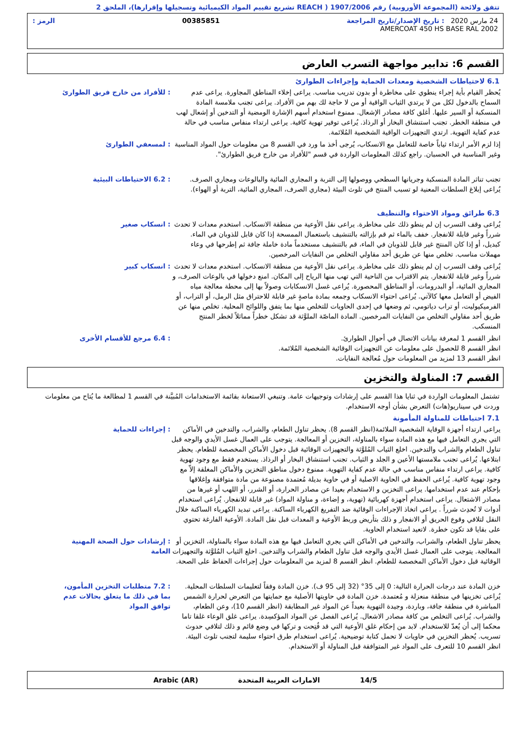تتفق ولائحة (المجموعة الأوروبية) رقم 1907/2006 ( REACH تشريع تقييم المواد الكيميائية وتسجيلها وإقرارها)، الملحق 2
24 مارس 2020 : تاريخ الإصدار/تاريخ المراجعة 00385851 الرمز :
AMERCOAT 450 HS BASE RAL 2002
القسم 6: تدابير مواجهة التسرب العارض
6.1 لاحتياطات الشخصية ومعدات الحماية وإجراءات الطوارئ
يُحظر القيام بأية إجراء ينطوي على مخاطرة أو بدون تدريب مناسب. يراعى إخلاء المناطق المجاورة. يراعى عدم السماح بالدخول لكل من لا يرتدي الثياب الواقية أو من لا حاجة لك بهم من الأفراد. يراعى تجنب ملامسة المادة المنسكبة أو السير عليها. أغلق كافة مصادر الإشعال. ممنوع استخدام أسهم الإشارة الومضية أو التدخين أو إشعال لهب في منطقة الخطر. تجنب استنشاق البخار أو الرذاذ. يُراعى توفير تهوية كافية. يراعى ارتداء منفاس مناسب في حالة عدم كفاية التهوية. ارتدي التجهيزات الواقية الشخصية المُلائمة.
: للأفراد من خارج فريق الطوارئ
إذا لزم الأمر ارتداء ثياباً خاصة للتعامل مع الانسكاب، يُرجى أخذ ما ورد في القسم 8 من معلومات حول المواد المناسبة وغير المناسبة في الحسبان. راجع كذلك المعلومات الواردة في قسم "للأفراد من خارج فريق الطوارئ".
: لمسعفي الطوارئ
تجنب تناثر المادة المنسكبة وجريانها السطحي ووصولها إلى التربة و المجاري المائية والبالوعات ومجاري الصرف. يُراعى إبلاغ السلطات المعنية لو تسبب المنتج في تلوث البيئة (مجاري الصرف، المجاري المائية، التربة أو الهواء).
: 6.2 الاحتياطات البيئية
6.3 طرائق ومواد الاحتواء والتنظيف
يُراعى وقف التسرب إن لم ينطو ذلك على مخاطرة. يراعى نقل الأوعية من منطقة الانسكاب. استخدم معدات لا تحدث شرراً وغير قابلة للانفجار. خفف بالماء ثم قم بإزالته بالتنشيف باستعمال الممسحة إذا كان قابل للذوبان في الماء. كبديل، أو إذا كان المنتج غير قابل للذوبان في الماء، قم بالتنشيف مستخدماً مادة خاملة جافة ثم إطرحها في وعاء مهملات مناسب. تخلص منها عن طريق أحد مقاولي التخلص من النفايات المرخصين.
: انسكاب صغير
يُراعى وقف التسرب إن لم ينطو ذلك على مخاطرة. يراعى نقل الأوعية من منطقة الانسكاب. استخدم معدات لا تحدث شرراً وغير قابلة للانفجار. يتم الاقتراب من الناحية التي تهب منها الرياح إلى المكان. امنع دخولها في بالوعات الصرف، و المجاري المائية، أو البدرومات، أو المناطق المحصورة. يُراعى غسل الانسكابات وصولاً بها إلى محطة معالجة مياه الفيض أو التعامل معها كالآتي. يُراعى احتواء الانسكاب وجمعه بمادة ماصةٍ غير قابلة للاحتراق مثل الرمل، أو التراب، أو الفرميكيوليت، أو تراب دياتومي، ثم وضعها في إحدى الحاويات للتخلص منها بما يتفق واللوائح المحلية. تخلص منها عن طريق أحد مقاولي التخلص من النفايات المرخصين. المادة الماصّة الملوَّثة قد تشكل خطراً مماثلاً لخطر المنتج المنسكب.
: انسكاب كبير
انظر القسم 1 لمعرفة بيانات الاتصال في أحوال الطوارئ.
انظر القسم 8 للحصول على معلومات عن التجهيزات الوقائية الشخصية المُلائمة.
انظر القسم 13 لمزيد من المعلومات حول مُعالجة النفايات.
: 6.4 مرجع للأقسام الأخرى
القسم 7: المناولة والتخزين
تشتمل المعلومات الواردة في ثنايا هذا القسم على إرشادات وتوجيهات عامة. وتنبغي الاستعانة بقائمة الاستخدامات المُبيَّنة في القسم 1 لمطالعة ما يُتاح من معلومات وردت في سيناريو(هات) التعرض بشأن أوجه الاستخدام.
7.1 احتياطات للمناولة المأمونة
يراعى ارتداء أجهزة الوقاية الشخصية الملائمة(انظر القسم 8). يحظر تناول الطعام، والشراب، والتدخين في الأماكن التي يجري التعامل فيها مع هذه المادة سواء بالمناولة، التخزين أو المعالجة. يتوجب على العمال غسل الأيدي والوجه قبل تناول الطعام والشراب والتدخين. اخلع الثياب المُلوَّثة والتجهيزات الوقائية قبل دخول الأماكن المخصصة للطعام. يحظر ابتلاعها. يُراعى تجنب ملامستها الأعين و الجلد و الثياب. تجنب استنشاق البخار أو الرذاذ. يستخدم فقط مع وجود تهوية كافية. يراعى ارتداء منفاس مناسب في حالة عدم كفاية التهوية. ممنوع دخول مناطق التخزين والأماكن المغلقة إلاّ مع وجود تهوية كافية. يُراعى الحفظ في الحاوية الاصلية أو في حاوية بديلة مُعتمدة مصنوعة من مادة متوافقة وإغلاقها بإحكام عند عدم استخدامها. يراعى التخزين و الاستخدام بعيدا عن مصادر الحرارة، أو الشرر، أو اللهب أو غيرها من مصادر الاشتعال. يراعى استخدام أجهزة كهربائية (تهوية، و إضاءة، و مناولة المواد) غير قابلة للانفجار. يُراعى استخدام أدوات لا تُحدِث شرراً . يراعى اتخاذ الإجراءات الوقائية ضد التفريغ الكهرباء الساكنة. يراعى تبديد الكهرباء الساكنة خلال النقل لتلافي وقوع الحريق أو الانفجار و ذلك بتأريض وربط الأوعية و المعدات قبل نقل المادة. الأوعية الفارغة تحتوي على بقايا قد تكون خطرة. لاتعيد استخدام الحاوية.
: إجراءات للحماية
يحظر تناول الطعام، والشراب، والتدخين في الأماكن التي يجري التعامل فيها مع هذه المادة سواء بالمناولة، التخزين أو المعالجة. يتوجب على العمال غسل الأيدي والوجه قبل تناول الطعام والشراب والتدخين. اخلع الثياب المُلوَّثة والتجهيزات الوقائية قبل دخول الأماكن المخصصة للطعام. انظر القسم 8 لمزيد من المعلومات حول إجراءات الحفاظ على الصحة.
: إرشادات حول الصحة المهنية العامة
خزن المادة عند درجات الحرارة التالية: 0 إلى 35° (32 إلى 95 ف). خزن المادة وفقاً لتعليمات السلطات المحلية. يُراعى تخزينها في منطقة منعزلة و مُعتمدة. خزن المادة في حاويتها الأصلية مع حمايتها من التعرض لحرارة الشمس المباشرة في منطقة جافة، وباردة، وجيدة التهوية بعيداً عن المواد غير المطابقة (انظر القسم 10)، وعن الطعام، والشراب. يُراعى التخلص من كافة مصادر الاشعال. يُراعى الفصل عن المواد المؤكسِدة. يراعى غلق الوعاء غلقا تاما محكما إلى أن يُعدّ للاستخدام. لابد من إحكام غلق الأوعية التي قد فُتِحت و تركها في وضع قائم و ذلك لتلافي حدوث تسريب. يُحظر التخزين في حاويات لا تحمل كتابة توضيحية. يُراعى استخدام طرق احتواء سليمة لتجنب تلوث البيئة. انظر القسم 10 للتعرف على المواد غير المتوافقة قبل المناولة أو الاستخدام.
: 7.2 متطلبات التخزين المأمون، بما في ذلك ما يتعلق بحالات عدم توافق المواد
14/5 الامارات العربية المتحدة Arabic (AR)